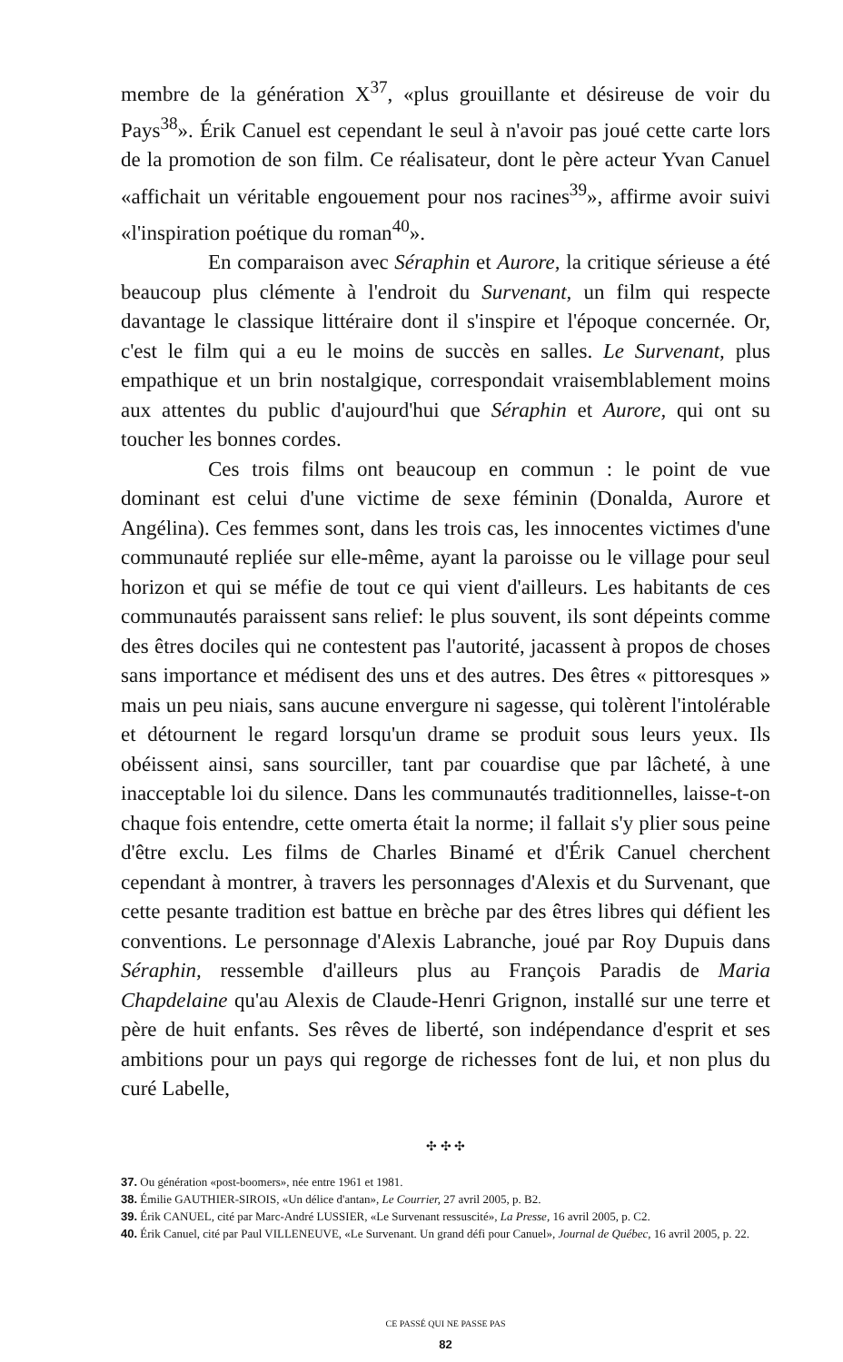membre de la génération X<sup>37</sup>, «plus grouillante et désireuse de voir du Pays<sup>38</sup>». Érik Canuel est cependant le seul à n'avoir pas joué cette carte lors de la promotion de son film. Ce réalisateur, dont le père acteur Yvan Canuel «affichait un véritable engouement pour nos racines<sup>39</sup>», affirme avoir suivi «l'inspiration poétique du roman<sup>40</sup>».
En comparaison avec Séraphin et Aurore, la critique sérieuse a été beaucoup plus clémente à l'endroit du Survenant, un film qui respecte davantage le classique littéraire dont il s'inspire et l'époque concernée. Or, c'est le film qui a eu le moins de succès en salles. Le Survenant, plus empathique et un brin nostalgique, correspondait vraisemblablement moins aux attentes du public d'aujourd'hui que Séraphin et Aurore, qui ont su toucher les bonnes cordes.
Ces trois films ont beaucoup en commun : le point de vue dominant est celui d'une victime de sexe féminin (Donalda, Aurore et Angélina). Ces femmes sont, dans les trois cas, les innocentes victimes d'une communauté repliée sur elle-même, ayant la paroisse ou le village pour seul horizon et qui se méfie de tout ce qui vient d'ailleurs. Les habitants de ces communautés paraissent sans relief: le plus souvent, ils sont dépeints comme des êtres dociles qui ne contestent pas l'autorité, jacassent à propos de choses sans importance et médisent des uns et des autres. Des êtres « pittoresques » mais un peu niais, sans aucune envergure ni sagesse, qui tolèrent l'intolérable et détournent le regard lorsqu'un drame se produit sous leurs yeux. Ils obéissent ainsi, sans sourciller, tant par couardise que par lâcheté, à une inacceptable loi du silence. Dans les communautés traditionnelles, laisse-t-on chaque fois entendre, cette omerta était la norme; il fallait s'y plier sous peine d'être exclu. Les films de Charles Binamé et d'Érik Canuel cherchent cependant à montrer, à travers les personnages d'Alexis et du Survenant, que cette pesante tradition est battue en brèche par des êtres libres qui défient les conventions. Le personnage d'Alexis Labranche, joué par Roy Dupuis dans Séraphin, ressemble d'ailleurs plus au François Paradis de Maria Chapdelaine qu'au Alexis de Claude-Henri Grignon, installé sur une terre et père de huit enfants. Ses rêves de liberté, son indépendance d'esprit et ses ambitions pour un pays qui regorge de richesses font de lui, et non plus du curé Labelle,
✣ ✣ ✣
37. Ou génération «post-boomers», née entre 1961 et 1981.
38. Émilie GAUTHIER-SIROIS, «Un délice d'antan», Le Courrier, 27 avril 2005, p. B2.
39. Érik CANUEL, cité par Marc-André LUSSIER, «Le Survenant ressuscité», La Presse, 16 avril 2005, p. C2.
40. Érik Canuel, cité par Paul VILLENEUVE, «Le Survenant. Un grand défi pour Canuel», Journal de Québec, 16 avril 2005, p. 22.
CE PASSÉ QUI NE PASSE PAS
82